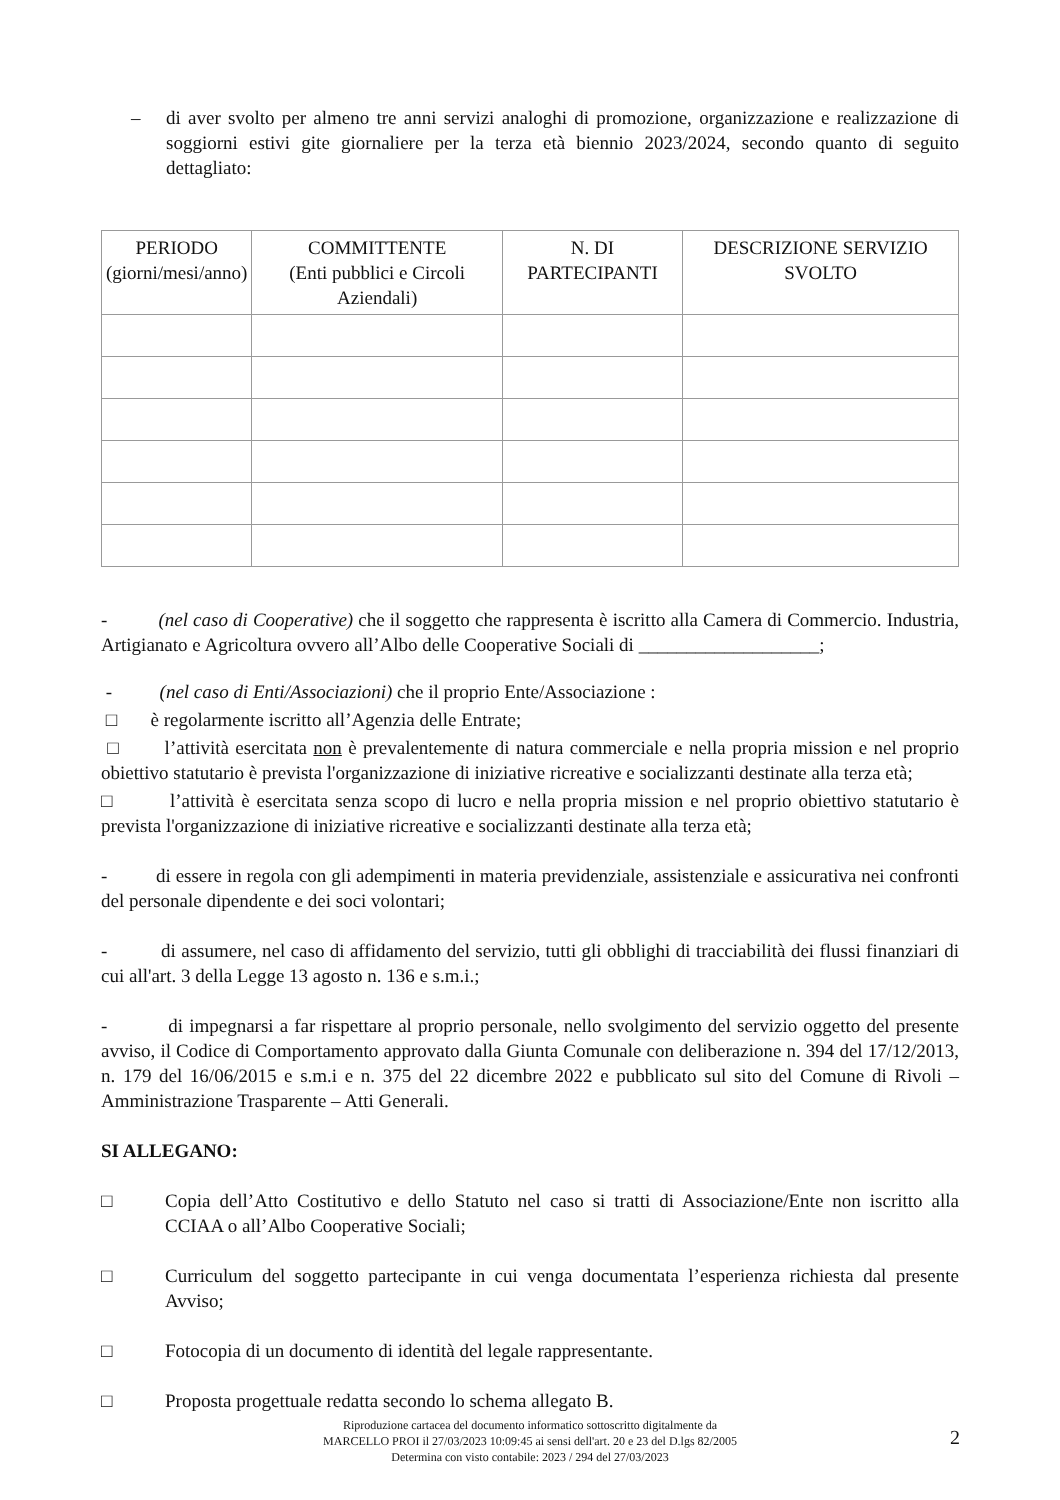– di aver svolto per almeno tre anni servizi analoghi di promozione, organizzazione e realizzazione di soggiorni estivi gite giornaliere per la terza età biennio 2023/2024, secondo quanto di seguito dettagliato:
| PERIODO (giorni/mesi/anno) | COMMITTENTE (Enti pubblici e Circoli Aziendali) | N. DI PARTECIPANTI | DESCRIZIONE SERVIZIO SVOLTO |
| --- | --- | --- | --- |
- (nel caso di Cooperative) che il soggetto che rappresenta è iscritto alla Camera di Commercio. Industria, Artigianato e Agricoltura ovvero all’Albo delle Cooperative Sociali di ___________________;
- (nel caso di Enti/Associazioni) che il proprio Ente/Associazione :
□ è regolarmente iscritto all’Agenzia delle Entrate;
□ l’attività esercitata non è prevalentemente di natura commerciale e nella propria mission e nel proprio obiettivo statutario è prevista l'organizzazione di iniziative ricreative e socializzanti destinate alla terza età;
□ l’attività è esercitata senza scopo di lucro e nella propria mission e nel proprio obiettivo statutario è prevista l'organizzazione di iniziative ricreative e socializzanti destinate alla terza età;
- di essere in regola con gli adempimenti in materia previdenziale, assistenziale e assicurativa nei confronti del personale dipendente e dei soci volontari;
- di assumere, nel caso di affidamento del servizio, tutti gli obblighi di tracciabilità dei flussi finanziari di cui all'art. 3 della Legge 13 agosto n. 136 e s.m.i.;
- di impegnarsi a far rispettare al proprio personale, nello svolgimento del servizio oggetto del presente avviso, il Codice di Comportamento approvato dalla Giunta Comunale con deliberazione n. 394 del 17/12/2013, n. 179 del 16/06/2015 e s.m.i e n. 375 del 22 dicembre 2022 e pubblicato sul sito del Comune di Rivoli – Amministrazione Trasparente – Atti Generali.
SI ALLEGANO:
□ Copia dell’Atto Costitutivo e dello Statuto nel caso si tratti di Associazione/Ente non iscritto alla CCIAA o all’Albo Cooperative Sociali;
□ Curriculum del soggetto partecipante in cui venga documentata l’esperienza richiesta dal presente Avviso;
□ Fotocopia di un documento di identità del legale rappresentante.
□ Proposta progettuale redatta secondo lo schema allegato B.
Riproduzione cartacea del documento informatico sottoscritto digitalmente da
MARCELLO PROI il 27/03/2023 10:09:45 ai sensi dell'art. 20 e 23 del D.lgs 82/2005
Determina con visto contabile: 2023 / 294 del 27/03/2023
2